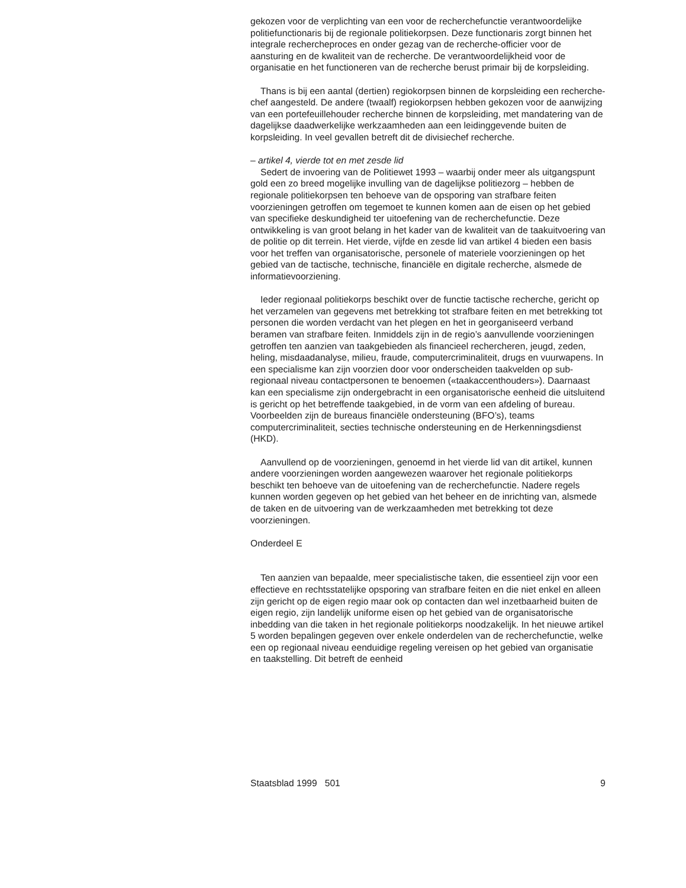gekozen voor de verplichting van een voor de recherchefunctie verant­woordelijke politiefunctionaris bij de regionale politiekorpsen. Deze functionaris zorgt binnen het integrale rechercheproces en onder gezag van de recherche-officier voor de aansturing en de kwaliteit van de recherche. De verantwoordelijkheid voor de organisatie en het functio­neren van de recherche berust primair bij de korpsleiding.
Thans is bij een aantal (dertien) regiokorpsen binnen de korpsleiding een recherche-chef aangesteld. De andere (twaalf) regiokorpsen hebben gekozen voor de aanwijzing van een portefeuillehouder recherche binnen de korpsleiding, met mandatering van de dagelijkse daadwerkelijke werkzaamheden aan een leidinggevende buiten de korpsleiding. In veel gevallen betreft dit de divisiechef recherche.
– artikel 4, vierde tot en met zesde lid
Sedert de invoering van de Politiewet 1993 – waarbij onder meer als uitgangspunt gold een zo breed mogelijke invulling van de dagelijkse politiezorg – hebben de regionale politiekorpsen ten behoeve van de opsporing van strafbare feiten voorzieningen getroffen om tegemoet te kunnen komen aan de eisen op het gebied van specifieke deskundigheid ter uitoefening van de recherchefunctie. Deze ontwikkeling is van groot belang in het kader van de kwaliteit van de taakuitvoering van de politie op dit terrein. Het vierde, vijfde en zesde lid van artikel 4 bieden een basis voor het treffen van organisatorische, personele of materiele voorzie­ningen op het gebied van de tactische, technische, financiële en digitale recherche, alsmede de informatievoorziening.
Ieder regionaal politiekorps beschikt over de functie tactische recherche, gericht op het verzamelen van gegevens met betrekking tot strafbare feiten en met betrekking tot personen die worden verdacht van het plegen en het in georganiseerd verband beramen van strafbare feiten. Inmiddels zijn in de regio’s aanvullende voorzieningen getroffen ten aanzien van taakgebieden als financieel rechercheren, jeugd, zeden, heling, misdaad­analyse, milieu, fraude, computercriminaliteit, drugs en vuurwapens. In een specialisme kan zijn voorzien door voor onderscheiden taakvelden op sub-regionaal niveau contactpersonen te benoemen («taakaccent­houders»). Daarnaast kan een specialisme zijn ondergebracht in een organisatorische eenheid die uitsluitend is gericht op het betreffende taakgebied, in de vorm van een afdeling of bureau. Voorbeelden zijn de bureaus financiële ondersteuning (BFO’s), teams computercriminaliteit, secties technische ondersteuning en de Herkenningsdienst (HKD).
Aanvullend op de voorzieningen, genoemd in het vierde lid van dit artikel, kunnen andere voorzieningen worden aangewezen waarover het regionale politiekorps beschikt ten behoeve van de uitoefening van de recherchefunctie. Nadere regels kunnen worden gegeven op het gebied van het beheer en de inrichting van, alsmede de taken en de uitvoering van de werkzaamheden met betrekking tot deze voorzieningen.
Onderdeel E
Ten aanzien van bepaalde, meer specialistische taken, die essentieel zijn voor een effectieve en rechtsstatelijke opsporing van strafbare feiten en die niet enkel en alleen zijn gericht op de eigen regio maar ook op contacten dan wel inzetbaarheid buiten de eigen regio, zijn landelijk uniforme eisen op het gebied van de organisatorische inbedding van die taken in het regionale politiekorps noodzakelijk. In het nieuwe artikel 5 worden bepalingen gegeven over enkele onderdelen van de recherche­functie, welke een op regionaal niveau eenduidige regeling vereisen op het gebied van organisatie en taakstelling. Dit betreft de eenheid
Staatsblad 1999 501 9